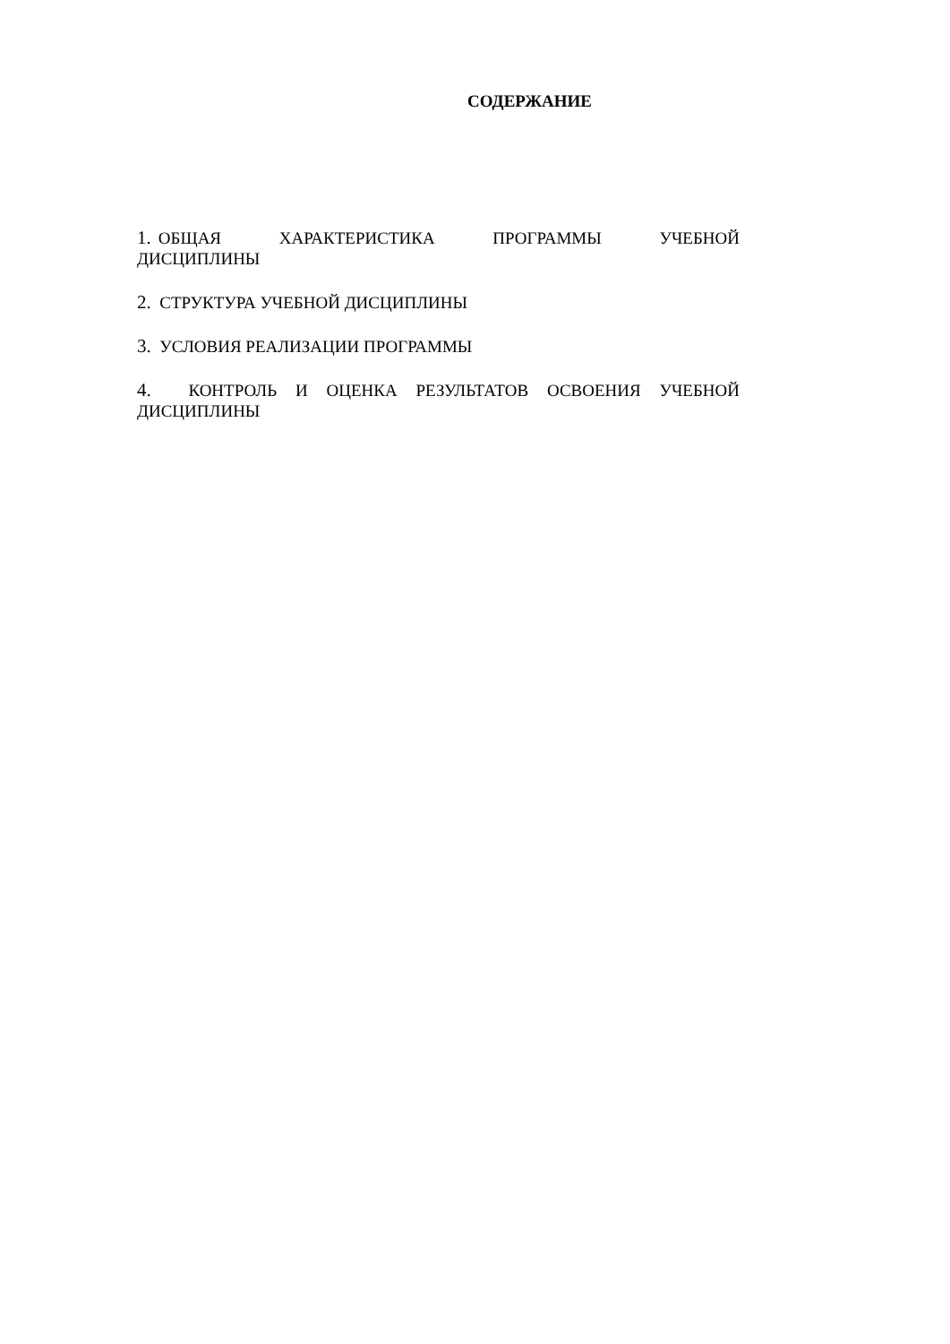СОДЕРЖАНИЕ
1. ОБЩАЯ ХАРАКТЕРИСТИКА ПРОГРАММЫ УЧЕБНОЙ ДИСЦИПЛИНЫ
2. СТРУКТУРА УЧЕБНОЙ ДИСЦИПЛИНЫ
3. УСЛОВИЯ РЕАЛИЗАЦИИ ПРОГРАММЫ
4. КОНТРОЛЬ И ОЦЕНКА РЕЗУЛЬТАТОВ ОСВОЕНИЯ УЧЕБНОЙ ДИСЦИПЛИНЫ